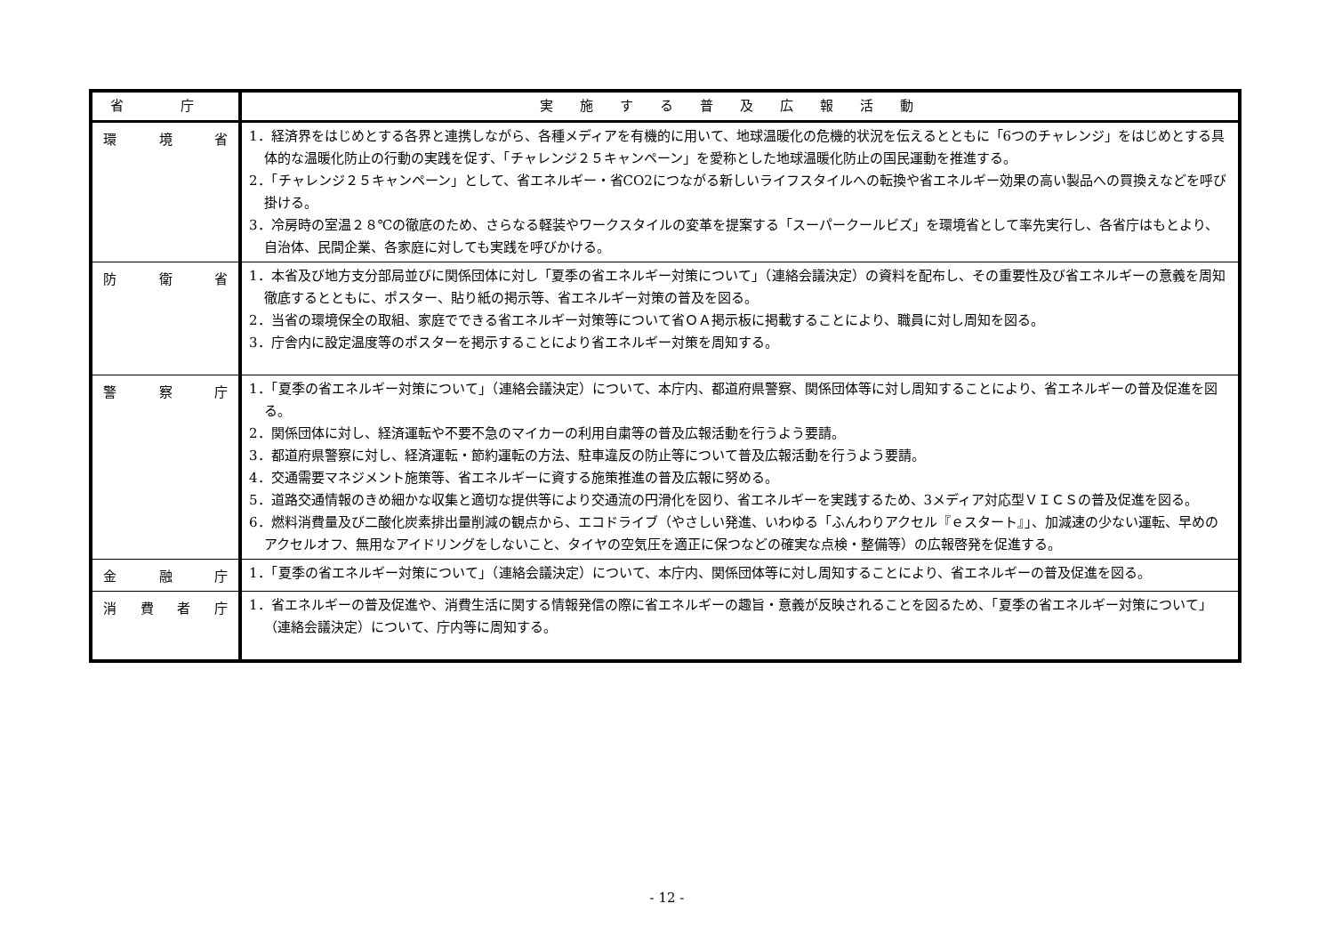| 省 庁 | 実施する普及広報活動 |
| --- | --- |
| 環 境 省 | 1．経済界をはじめとする各界と連携しながら、各種メディアを有機的に用いて、地球温暖化の危機的状況を伝えるとともに「6つのチャレンジ」をはじめとする具体的な温暖化防止の行動の実践を促す、「チャレンジ２５キャンペーン」を愛称とした地球温暖化防止の国民運動を推進する。 2．「チャレンジ２５キャンペーン」として、省エネルギー・省CO2につながる新しいライフスタイルへの転換や省エネルギー効果の高い製品への買換えなどを呼び掛ける。 3．冷房時の室温２８℃の徹底のため、さらなる軽装やワークスタイルの変革を提案する「スーパークールビズ」を環境省として率先実行し、各省庁はもとより、自治体、民間企業、各家庭に対しても実践を呼びかける。 |
| 防 衛 省 | 1．本省及び地方支分部局並びに関係団体に対し「夏季の省エネルギー対策について」（連絡会議決定）の資料を配布し、その重要性及び省エネルギーの意義を周知徹底するとともに、ポスター、貼り紙の掲示等、省エネルギー対策の普及を図る。 2．当省の環境保全の取組、家庭でできる省エネルギー対策等について省ＯＡ掲示板に掲載することにより、職員に対し周知を図る。 3．庁舎内に設定温度等のポスターを掲示することにより省エネルギー対策を周知する。 |
| 警 察 庁 | 1．「夏季の省エネルギー対策について」（連絡会議決定）について、本庁内、都道府県警察、関係団体等に対し周知することにより、省エネルギーの普及促進を図る。 2．関係団体に対し、経済運転や不要不急のマイカーの利用自粛等の普及広報活動を行うよう要請。 3．都道府県警察に対し、経済運転・節約運転の方法、駐車違反の防止等について普及広報活動を行うよう要請。 4．交通需要マネジメント施策等、省エネルギーに資する施策推進の普及広報に努める。 5．道路交通情報のきめ細かな収集と適切な提供等により交通流の円滑化を図り、省エネルギーを実践するため、3メディア対応型ＶＩＣＳの普及促進を図る。 6．燃料消費量及び二酸化炭素排出量削減の観点から、エコドライブ（やさしい発進、いわゆる「ふんわりアクセル『ｅスタート』」、加減速の少ない運転、早めのアクセルオフ、無用なアイドリングをしないこと、タイヤの空気圧を適正に保つなどの確実な点検・整備等）の広報啓発を促進する。 |
| 金 融 庁 | 1．「夏季の省エネルギー対策について」（連絡会議決定）について、本庁内、関係団体等に対し周知することにより、省エネルギーの普及促進を図る。 |
| 消 費 者 庁 | 1．省エネルギーの普及促進や、消費生活に関する情報発信の際に省エネルギーの趣旨・意義が反映されることを図るため、「夏季の省エネルギー対策について」（連絡会議決定）について、庁内等に周知する。 |
- 12 -